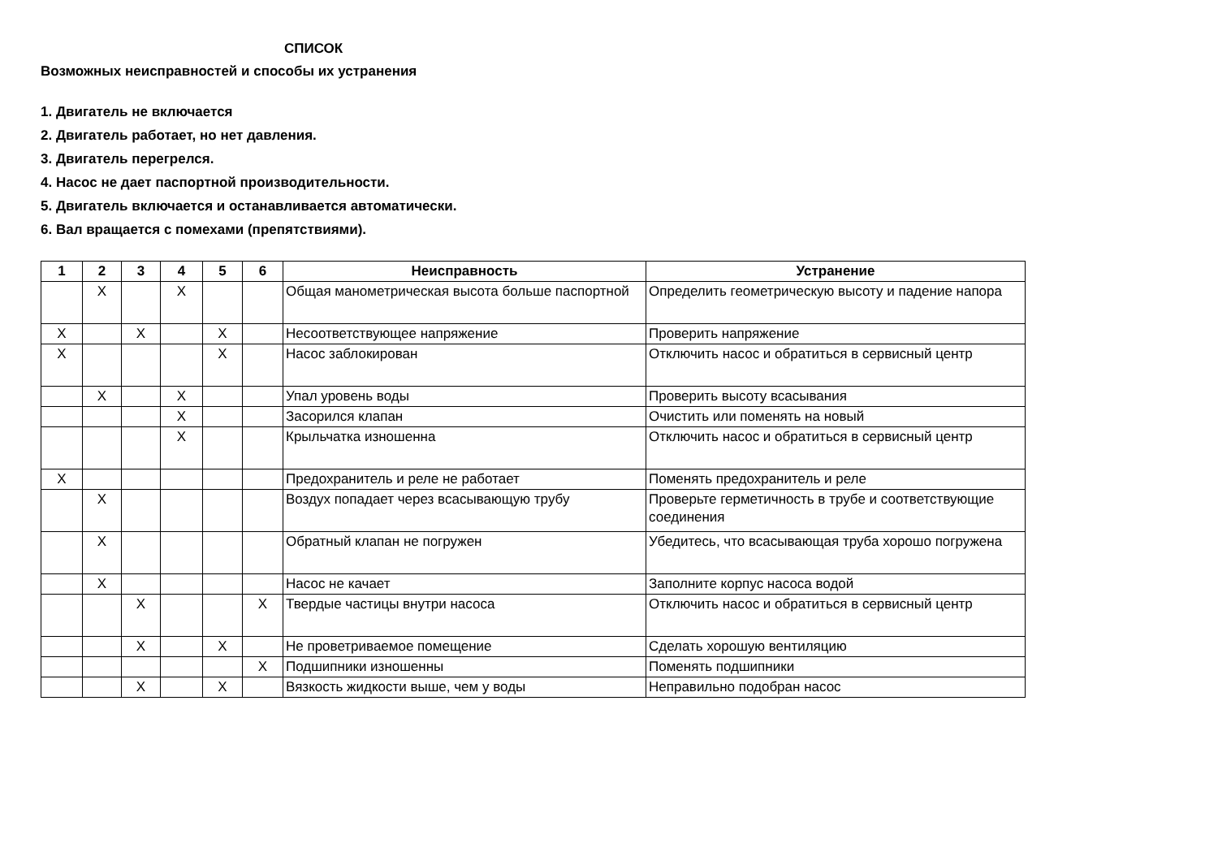СПИСОК
Возможных неисправностей и способы их устранения
1. Двигатель не включается
2. Двигатель работает, но нет давления.
3. Двигатель перегрелся.
4. Насос не дает паспортной производительности.
5. Двигатель включается и останавливается автоматически.
6. Вал вращается с помехами (препятствиями).
| 1 | 2 | 3 | 4 | 5 | 6 | Неисправность | Устранение |
| --- | --- | --- | --- | --- | --- | --- | --- |
| | X | | X | | | Общая манометрическая высота больше паспортной | Определить геометрическую высоту и падение напора |
| X | | X | | X | | Несоответствующее напряжение | Проверить напряжение |
| X | | | | X | | Насос заблокирован | Отключить насос и обратиться в сервисный центр |
| | X | | X | | | Упал уровень воды | Проверить высоту всасывания |
| | | | X | | | Засорился клапан | Очистить или поменять на новый |
| | | | X | | | Крыльчатка изношенна | Отключить насос и обратиться в сервисный центр |
| X | | | | | | Предохранитель и реле не работает | Поменять предохранитель и реле |
| | X | | | | | Воздух попадает через всасывающую трубу | Проверьте герметичность в трубе и соответствующие соединения |
| | X | | | | | Обратный клапан не погружен | Убедитесь, что всасывающая труба хорошо погружена |
| | X | | | | | Насос не качает | Заполните корпус насоса водой |
| | | X | | | X | Твердые частицы внутри насоса | Отключить насос и обратиться в сервисный центр |
| | | X | | X | | Не проветриваемое помещение | Сделать хорошую вентиляцию |
| | | | | | X | Подшипники изношенны | Поменять подшипники |
| | | X | | X | | Вязкость жидкости выше, чем у воды | Неправильно подобран насос |